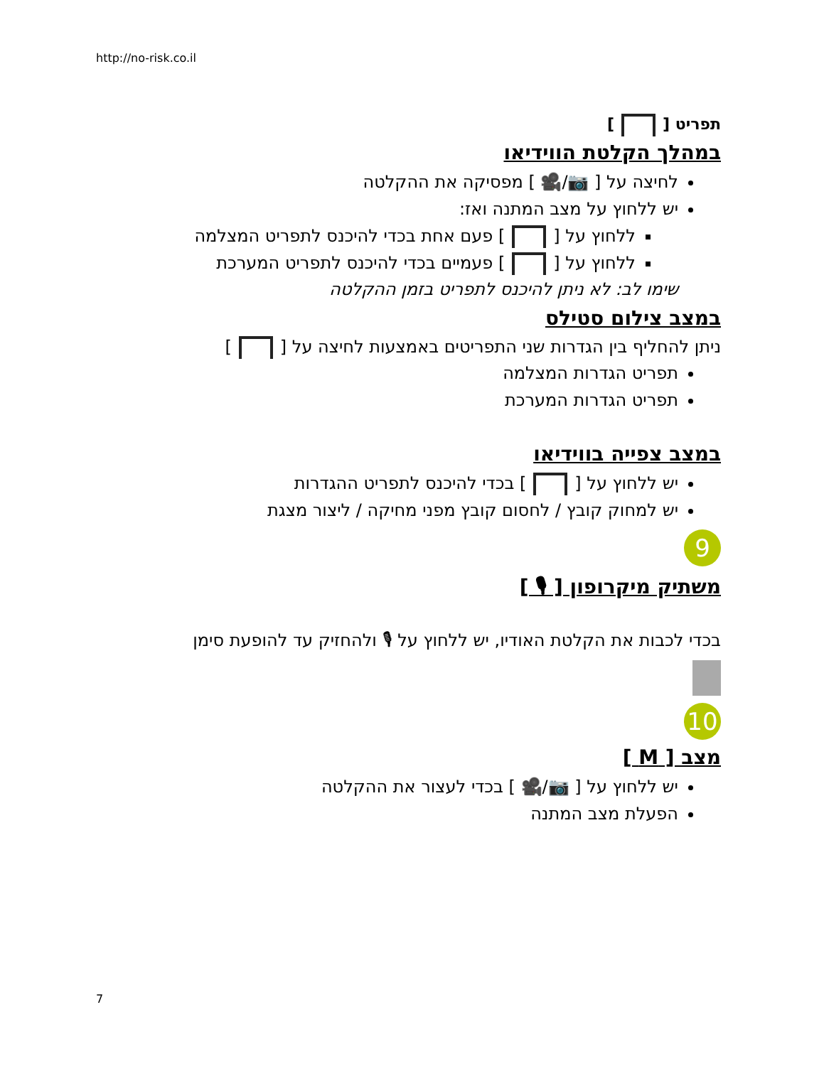http://no-risk.co.il
תפריט [ ]
במהלך הקלטת הווידיאו
לחיצה על [ 📷/🎥 ] מפסיקה את ההקלטה
יש ללחוץ על מצב המתנה ואז:
ללחוץ על [ ] פעם אחת בכדי להיכנס לתפריט המצלמה
ללחוץ על [ ] פעמיים בכדי להיכנס לתפריט המערכת
שימו לב: לא ניתן להיכנס לתפריט בזמן ההקלטה
במצב צילום סטילס
ניתן להחליף בין הגדרות שני התפריטים באמצעות לחיצה על [ ]
תפריט הגדרות המצלמה
תפריט הגדרות המערכת
במצב צפייה בווידיאו
יש ללחוץ על [ ] בכדי להיכנס לתפריט ההגדרות
יש למחוק קובץ / לחסום קובץ מפני מחיקה / ליצור מצגת
9
משתיק מיקרופון [ 🎙 ]
בכדי לכבות את הקלטת האודיו, יש ללחוץ על 🎙 ולהחזיק עד להופעת סימן
10
מצב [ M ]
יש ללחוץ על [ 📷/🎥 ] בכדי לעצור את ההקלטה
הפעלת מצב המתנה
7